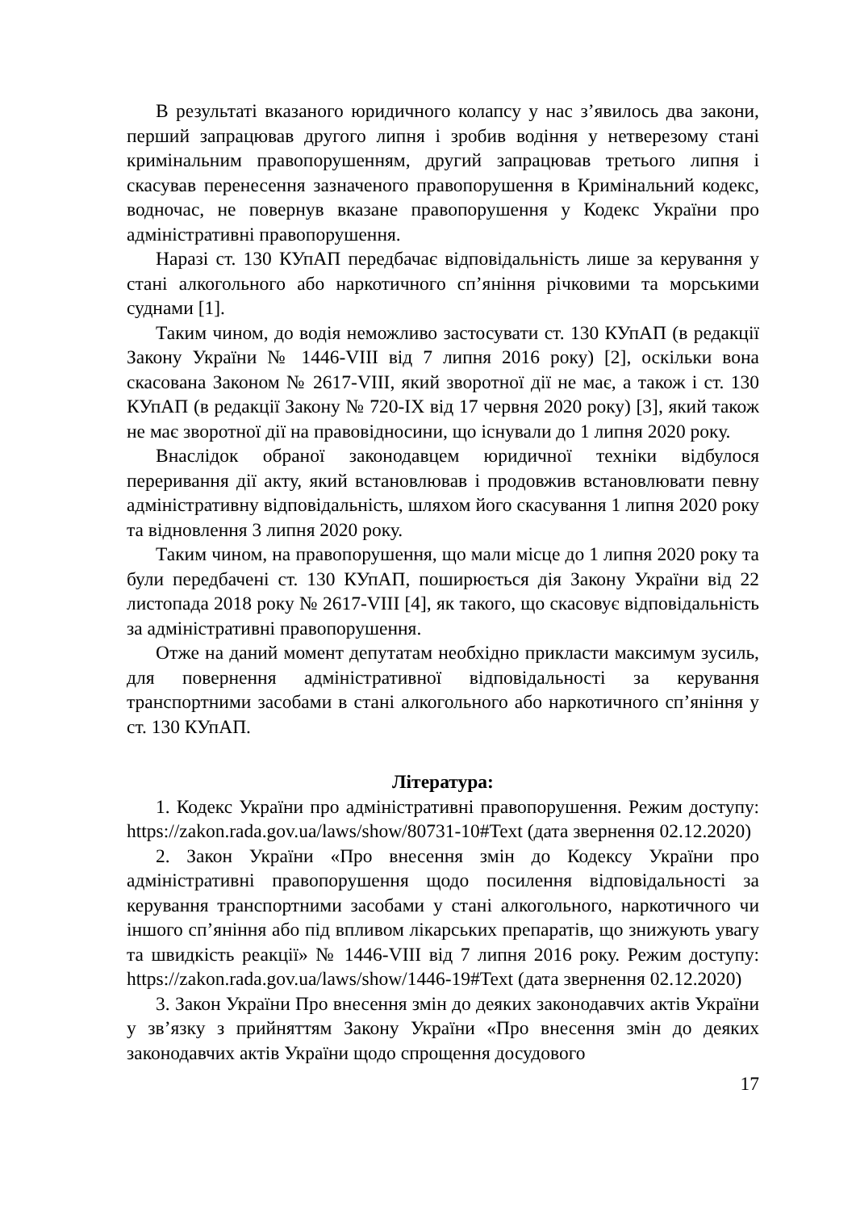В результаті вказаного юридичного колапсу у нас з’явилось два закони, перший запрацював другого липня і зробив водіння у нетверезому стані кримінальним правопорушенням, другий запрацював третього липня і скасував перенесення зазначеного правопорушення в Кримінальний кодекс, водночас, не повернув вказане правопорушення у Кодекс України про адміністративні правопорушення.
Наразі ст. 130 КУпАП передбачає відповідальність лише за керування у стані алкогольного або наркотичного сп’яніння річковими та морськими суднами [1].
Таким чином, до водія неможливо застосувати ст. 130 КУпАП (в редакції Закону України № 1446-VIII від 7 липня 2016 року) [2], оскільки вона скасована Законом № 2617-VIII, який зворотної дії не має, а також і ст. 130 КУпАП (в редакції Закону № 720-IX від 17 червня 2020 року) [3], який також не має зворотної дії на правовідносини, що існували до 1 липня 2020 року.
Внаслідок обраної законодавцем юридичної техніки відбулося переривання дії акту, який встановлював і продовжив встановлювати певну адміністративну відповідальність, шляхом його скасування 1 липня 2020 року та відновлення 3 липня 2020 року.
Таким чином, на правопорушення, що мали місце до 1 липня 2020 року та були передбачені ст. 130 КУпАП, поширюється дія Закону України від 22 листопада 2018 року № 2617-VIII [4], як такого, що скасовує відповідальність за адміністративні правопорушення.
Отже на даний момент депутатам необхідно прикласти максимум зусиль, для повернення адміністративної відповідальності за керування транспортними засобами в стані алкогольного або наркотичного сп’яніння у ст. 130 КУпАП.
Література:
1. Кодекс України про адміністративні правопорушення. Режим доступу: https://zakon.rada.gov.ua/laws/show/80731-10#Text (дата звернення 02.12.2020)
2. Закон України «Про внесення змін до Кодексу України про адміністративні правопорушення щодо посилення відповідальності за керування транспортними засобами у стані алкогольного, наркотичного чи іншого сп’яніння або під впливом лікарських препаратів, що знижують увагу та швидкість реакції» № 1446-VIII від 7 липня 2016 року. Режим доступу: https://zakon.rada.gov.ua/laws/show/1446-19#Text (дата звернення 02.12.2020)
3. Закон України Про внесення змін до деяких законодавчих актів України у зв’язку з прийняттям Закону України «Про внесення змін до деяких законодавчих актів України щодо спрощення досудового
17